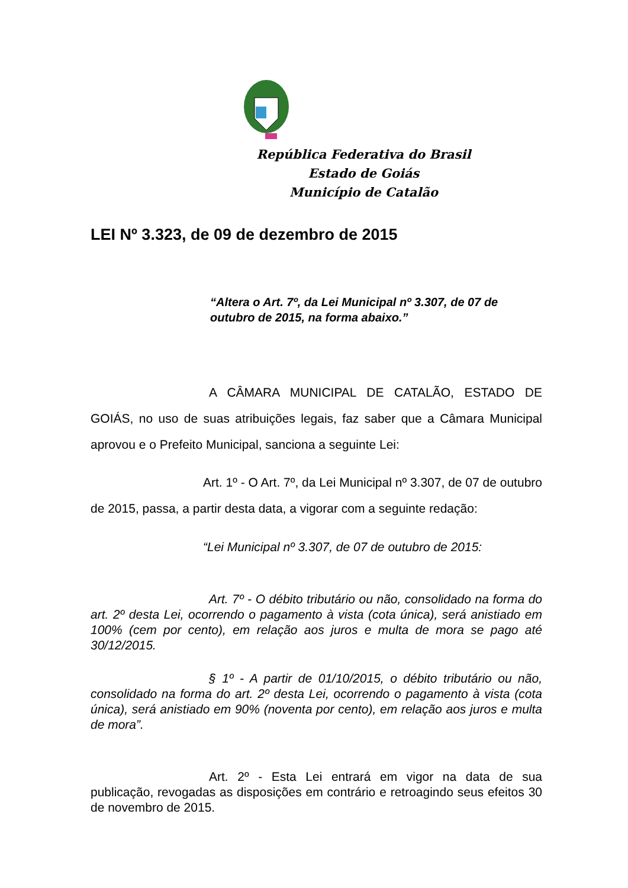República Federativa do Brasil
Estado de Goiás
Município de Catalão
LEI Nº 3.323, de 09 de dezembro de 2015
“Altera o Art. 7º, da Lei Municipal nº 3.307, de 07 de outubro de 2015, na forma abaixo.”
A CÂMARA MUNICIPAL DE CATALÃO, ESTADO DE GOIÁS, no uso de suas atribuições legais, faz saber que a Câmara Municipal aprovou e o Prefeito Municipal, sanciona a seguinte Lei:
Art. 1º - O Art. 7º, da Lei Municipal nº 3.307, de 07 de outubro de 2015, passa, a partir desta data, a vigorar com a seguinte redação:
“Lei Municipal nº 3.307, de 07 de outubro de 2015:
Art. 7º - O débito tributário ou não, consolidado na forma do art. 2º desta Lei, ocorrendo o pagamento à vista (cota única), será anistiado em 100% (cem por cento), em relação aos juros e multa de mora se pago até 30/12/2015.
§ 1º - A partir de 01/10/2015, o débito tributário ou não, consolidado na forma do art. 2º desta Lei, ocorrendo o pagamento à vista (cota única), será anistiado em 90% (noventa por cento), em relação aos juros e multa de mora”.
Art. 2º - Esta Lei entrará em vigor na data de sua publicação, revogadas as disposições em contrário e retroagindo seus efeitos 30 de novembro de 2015.